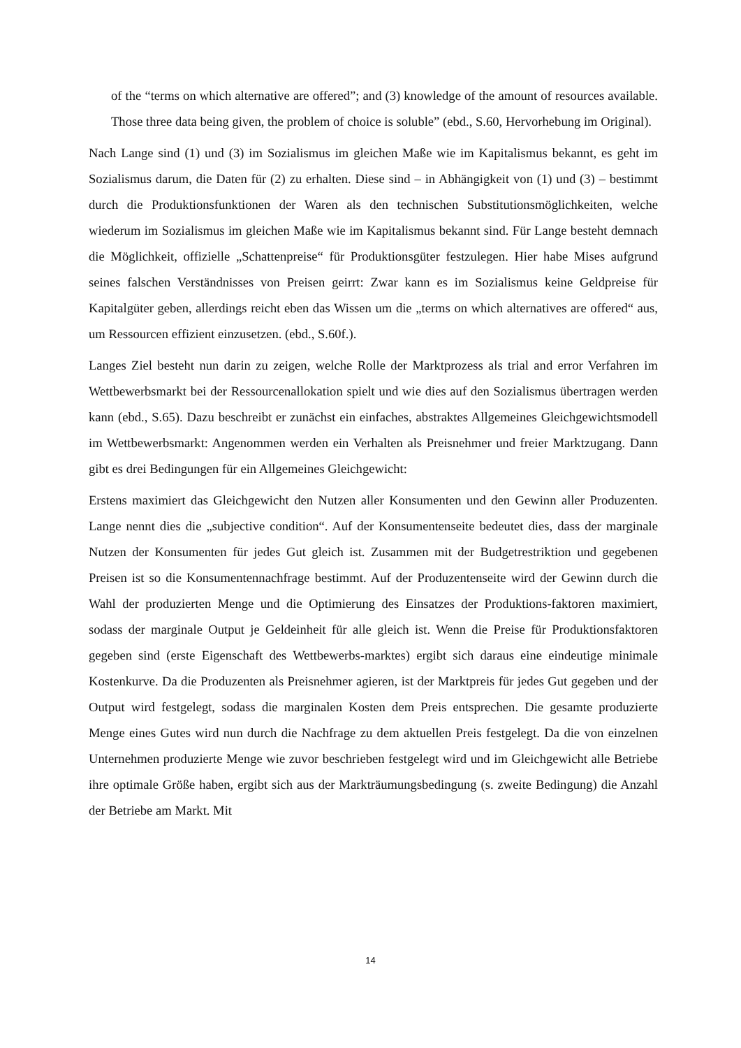of the “terms on which alternative are offered”; and (3) knowledge of the amount of resources available. Those three data being given, the problem of choice is soluble” (ebd., S.60, Hervorhebung im Original).
Nach Lange sind (1) und (3) im Sozialismus im gleichen Maße wie im Kapitalismus bekannt, es geht im Sozialismus darum, die Daten für (2) zu erhalten. Diese sind – in Abhängigkeit von (1) und (3) – bestimmt durch die Produktionsfunktionen der Waren als den technischen Substitutionsmöglichkeiten, welche wiederum im Sozialismus im gleichen Maße wie im Kapitalismus bekannt sind. Für Lange besteht demnach die Möglichkeit, offizielle „Schattenpreise“ für Produktionsgüter festzulegen. Hier habe Mises aufgrund seines falschen Verständnisses von Preisen geirrt: Zwar kann es im Sozialismus keine Geldpreise für Kapitalgüter geben, allerdings reicht eben das Wissen um die „terms on which alternatives are offered“ aus, um Ressourcen effizient einzusetzen. (ebd., S.60f.).
Langes Ziel besteht nun darin zu zeigen, welche Rolle der Marktprozess als trial and error Verfahren im Wettbewerbsmarkt bei der Ressourcenallokation spielt und wie dies auf den Sozialismus übertragen werden kann (ebd., S.65). Dazu beschreibt er zunächst ein einfaches, abstraktes Allgemeines Gleichgewichtsmodell im Wettbewerbsmarkt: Angenommen werden ein Verhalten als Preisnehmer und freier Marktzugang. Dann gibt es drei Bedingungen für ein Allgemeines Gleichgewicht:
Erstens maximiert das Gleichgewicht den Nutzen aller Konsumenten und den Gewinn aller Produzenten. Lange nennt dies die „subjective condition“. Auf der Konsumentenseite bedeutet dies, dass der marginale Nutzen der Konsumenten für jedes Gut gleich ist. Zusammen mit der Budgetrestriktion und gegebenen Preisen ist so die Konsumentennachfrage bestimmt. Auf der Produzentenseite wird der Gewinn durch die Wahl der produzierten Menge und die Optimierung des Einsatzes der Produktions-faktoren maximiert, sodass der marginale Output je Geldeinheit für alle gleich ist. Wenn die Preise für Produktionsfaktoren gegeben sind (erste Eigenschaft des Wettbewerbs-marktes) ergibt sich daraus eine eindeutige minimale Kostenkurve. Da die Produzenten als Preisnehmer agieren, ist der Marktpreis für jedes Gut gegeben und der Output wird festgelegt, sodass die marginalen Kosten dem Preis entsprechen. Die gesamte produzierte Menge eines Gutes wird nun durch die Nachfrage zu dem aktuellen Preis festgelegt. Da die von einzelnen Unternehmen produzierte Menge wie zuvor beschrieben festgelegt wird und im Gleichgewicht alle Betriebe ihre optimale Größe haben, ergibt sich aus der Markträumungsbedingung (s. zweite Bedingung) die Anzahl der Betriebe am Markt. Mit
14